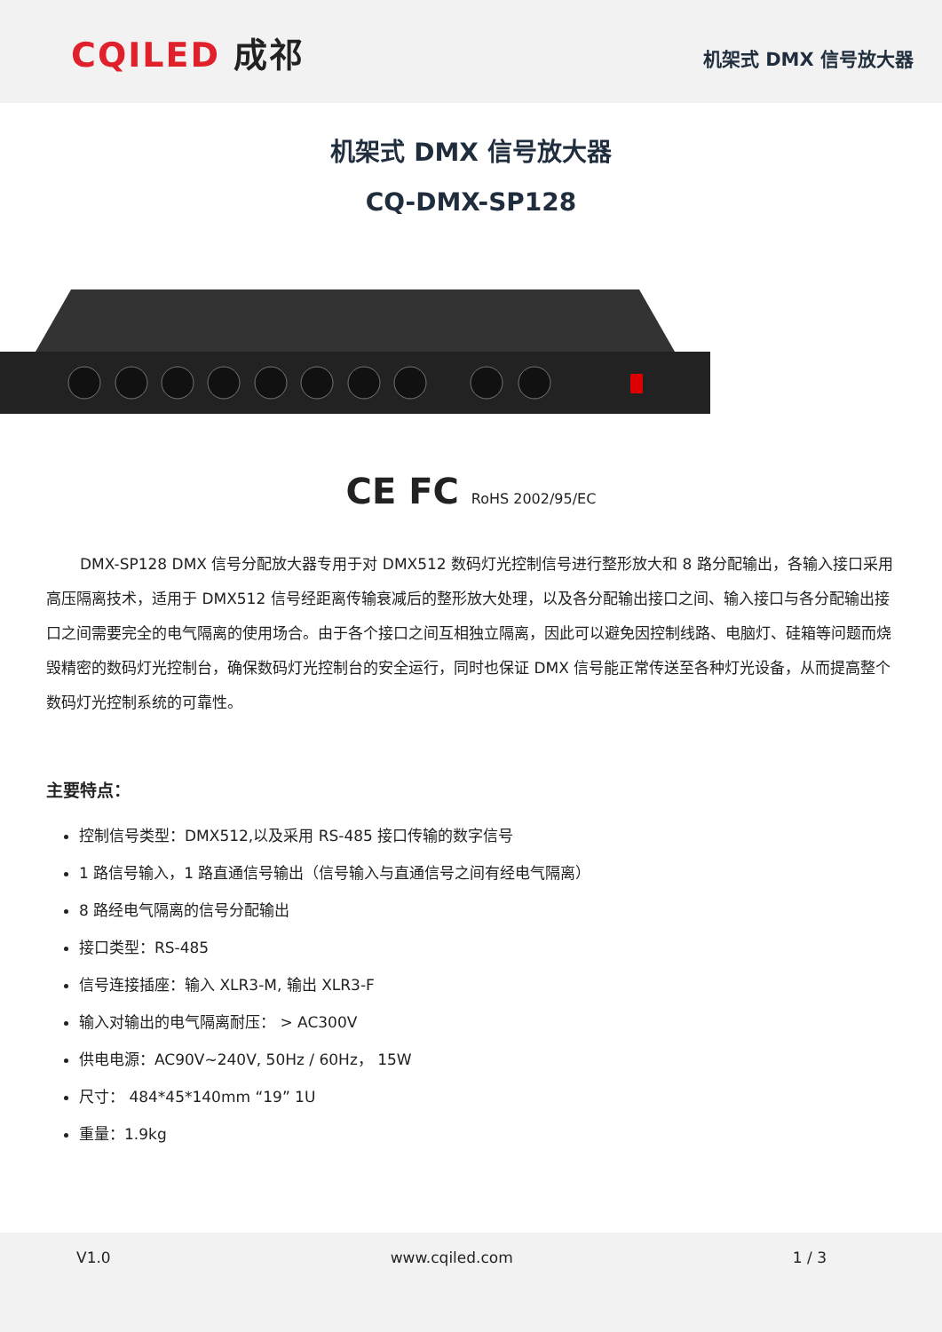CQILED 成祁
机架式 DMX 信号放大器
机架式 DMX 信号放大器
CQ-DMX-SP128
CE FC RoHS 2002/95/EC
DMX-SP128 DMX 信号分配放大器专用于对 DMX512 数码灯光控制信号进行整形放大和 8 路分配输出，各输入接口采用高压隔离技术，适用于 DMX512 信号经距离传输衰减后的整形放大处理，以及各分配输出接口之间、输入接口与各分配输出接口之间需要完全的电气隔离的使用场合。由于各个接口之间互相独立隔离，因此可以避免因控制线路、电脑灯、硅箱等问题而烧毁精密的数码灯光控制台，确保数码灯光控制台的安全运行，同时也保证 DMX 信号能正常传送至各种灯光设备，从而提高整个数码灯光控制系统的可靠性。
主要特点：
控制信号类型：DMX512,以及采用 RS-485 接口传输的数字信号
1 路信号输入，1 路直通信号输出（信号输入与直通信号之间有经电气隔离）
8 路经电气隔离的信号分配输出
接口类型：RS-485
信号连接插座：输入 XLR3-M, 输出 XLR3-F
输入对输出的电气隔离耐压： > AC300V
供电电源：AC90V~240V, 50Hz / 60Hz， 15W
尺寸： 484*45*140mm “19” 1U
重量：1.9kg
V1.0 www.cqiled.com 1 / 3